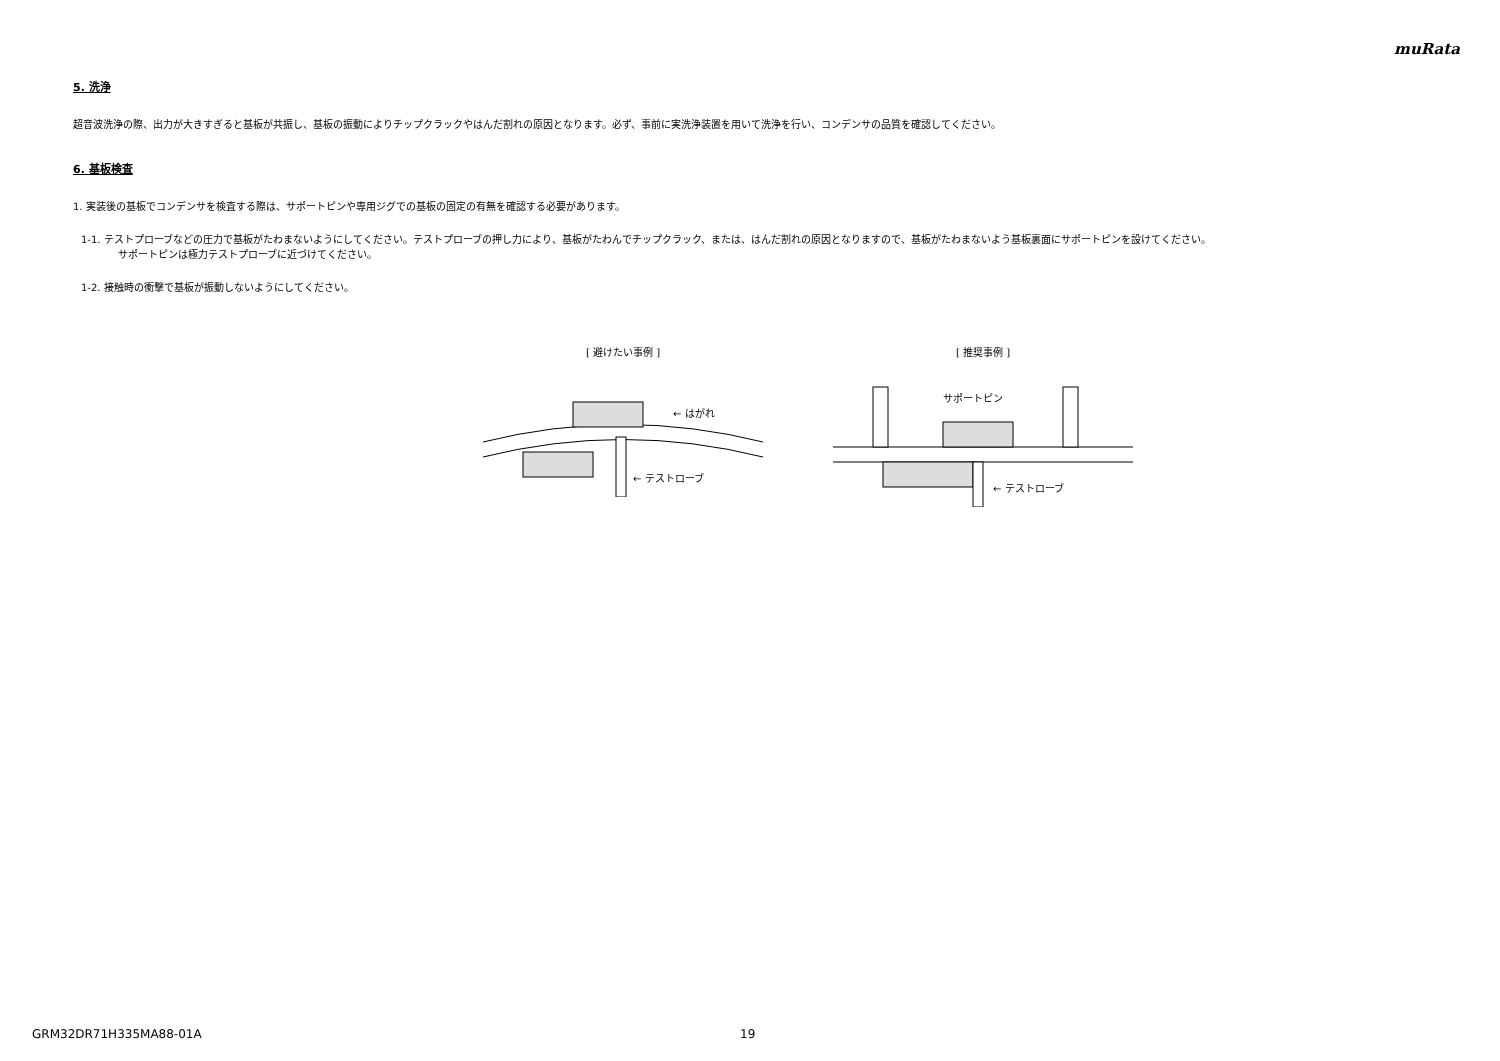muRata
5. 洗浄
超音波洗浄の際、出力が大きすぎると基板が共振し、基板の振動によりチップクラックやはんだ割れの原因となります。必ず、事前に実洗浄装置を用いて洗浄を行い、コンデンサの品質を確認してください。
6. 基板検査
1. 実装後の基板でコンデンサを検査する際は、サポートピンや専用ジグでの基板の固定の有無を確認する必要があります。
1-1. テストプローブなどの圧力で基板がたわまないようにしてください。テストプローブの押し力により、基板がたわんでチップクラック、または、はんだ割れの原因となりますので、基板がたわまないよう基板裏面にサポートピンを設けてください。
サポートピンは極力テストプローブに近づけてください。
1-2. 接触時の衝撃で基板が振動しないようにしてください。
[ 避けたい事例 ]
← はがれ
← テストローブ
[ 推奨事例 ]
サポートピン
← テストローブ
GRM32DR71H335MA88-01A 19